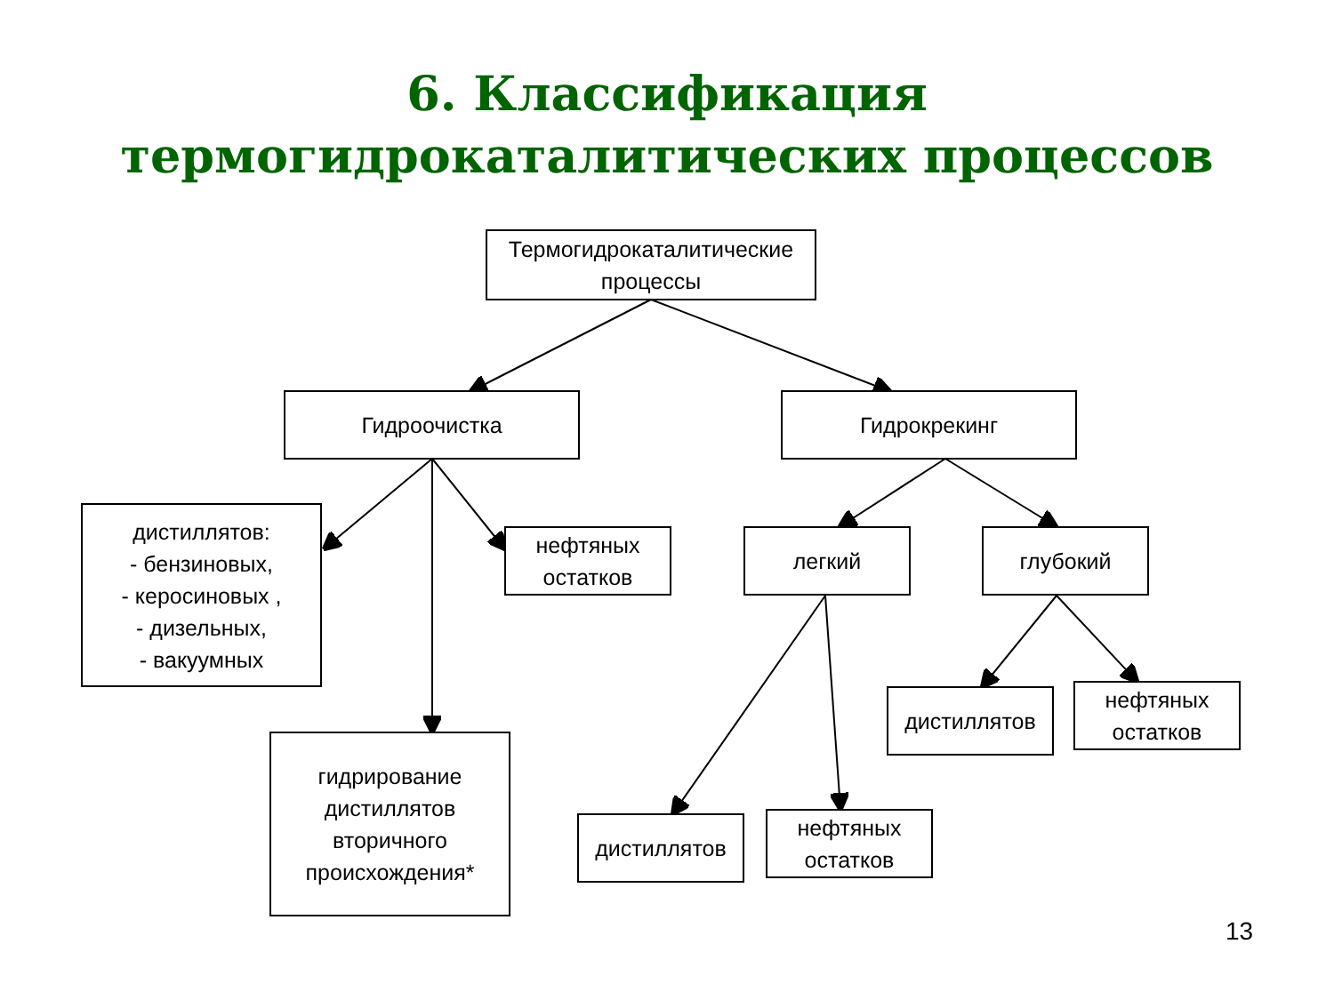6. Классификация
термогидрокаталитических процессов
Термогидрокаталитические
процессы
Гидроочистка Гидрокрекинг
дистиллятов:
- бензиновых,
- керосиновых ,
- дизельных,
- вакуумных
нефтяных
остатков
легкий глубокий
дистиллятов
нефтяных
остатков
гидрирование
дистиллятов
вторичного
происхождения*
дистиллятов
нефтяных
остатков
13